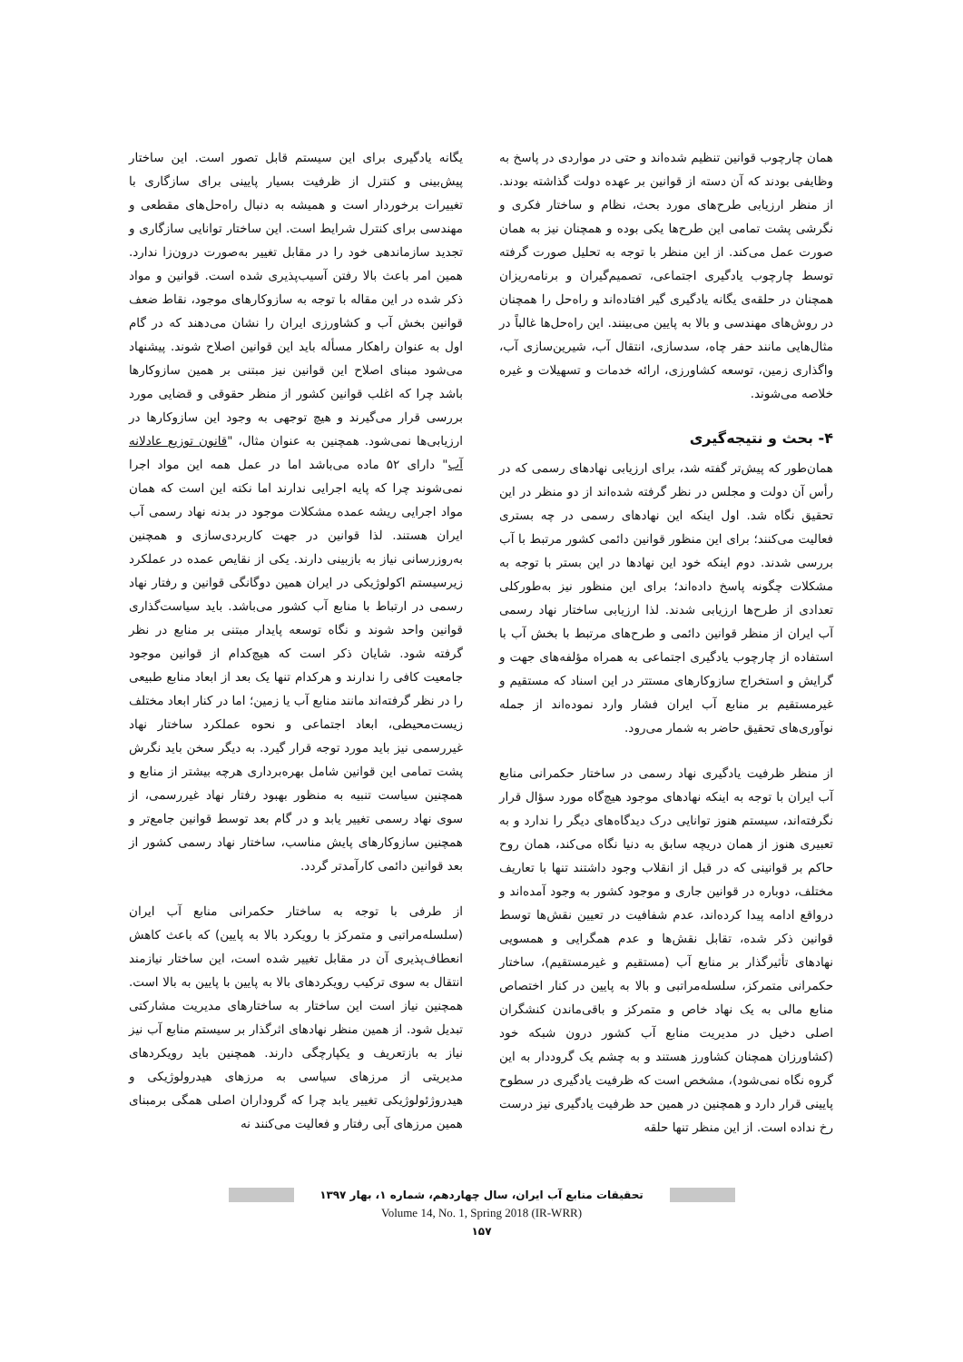همان چارچوب قوانین تنظیم شده‌اند و حتی در مواردی در پاسخ به وظایفی بودند که آن دسته از قوانین بر عهده دولت گذاشته بودند. از منظر ارزیابی طرح‌های مورد بحث، نظام و ساختار فکری و نگرشی پشت تمامی این طرح‌ها یکی بوده و همچنان نیز به همان صورت عمل می‌کند. از این منظر با توجه به تحلیل صورت گرفته توسط چارچوب یادگیری اجتماعی، تصمیم‌گیران و برنامه‌ریزان همچنان در حلقه‌ی یگانه یادگیری گیر افتاده‌اند و راه‌حل را همچنان در روش‌های مهندسی و بالا به پایین می‌بینند. این راه‌حل‌ها غالباً در مثال‌هایی مانند حفر چاه، سدسازی، انتقال آب، شیرین‌سازی آب، واگذاری زمین، توسعه کشاورزی، ارائه خدمات و تسهیلات و غیره خلاصه می‌شوند.
۴- بحث و نتیجه‌گیری
همان‌طور که پیش‌تر گفته شد، برای ارزیابی نهادهای رسمی که در رأس آن دولت و مجلس در نظر گرفته شده‌اند از دو منظر در این تحقیق نگاه شد. اول اینکه این نهادهای رسمی در چه بستری فعالیت می‌کنند؛ برای این منظور قوانین دائمی کشور مرتبط با آب بررسی شدند. دوم اینکه خود این نهادها در این بستر با توجه به مشکلات چگونه پاسخ داده‌اند؛ برای این منظور نیز به‌طورکلی تعدادی از طرح‌ها ارزیابی شدند. لذا ارزیابی ساختار نهاد رسمی آب ایران از منظر قوانین دائمی و طرح‌های مرتبط با بخش آب با استفاده از چارچوب یادگیری اجتماعی به همراه مؤلفه‌های جهت و گرایش و استخراج سازوکارهای مستتر در این اسناد که مستقیم و غیرمستقیم بر منابع آب ایران فشار وارد نموده‌اند از جمله نوآوری‌های تحقیق حاضر به شمار می‌رود.
از منظر ظرفیت یادگیری نهاد رسمی در ساختار حکمرانی منابع آب ایران با توجه به اینکه نهادهای موجود هیچ‌گاه مورد سؤال قرار نگرفته‌اند، سیستم هنوز توانایی درک دیدگاه‌های دیگر را ندارد و به تعبیری هنوز از همان دریچه سابق به دنیا نگاه می‌کند، همان روح حاکم بر قوانینی که در قبل از انقلاب وجود داشتند تنها با تعاریف مختلف، دوباره در قوانین جاری و موجود کشور به وجود آمده‌اند و درواقع ادامه پیدا کرده‌اند، عدم شفافیت در تعیین نقش‌ها توسط قوانین ذکر شده، تقابل نقش‌ها و عدم همگرایی و همسویی نهادهای تأثیرگذار بر منابع آب (مستقیم و غیرمستقیم)، ساختار حکمرانی متمرکز، سلسله‌مراتبی و بالا به پایین در کنار اختصاص منابع مالی به یک نهاد خاص و متمرکز و باقی‌ماندن کنشگران اصلی دخیل در مدیریت منابع آب کشور درون شبکه خود (کشاورزان همچنان کشاورز هستند و به چشم یک گروددار به این گروه نگاه نمی‌شود)، مشخص است که ظرفیت یادگیری در سطوح پایینی قرار دارد و همچنین در همین حد ظرفیت یادگیری نیز درست رخ نداده است. از این منظر تنها حلقه
یگانه یادگیری برای این سیستم قابل تصور است. این ساختار پیش‌بینی و کنترل از ظرفیت بسیار پایینی برای سازگاری با تغییرات برخوردار است و همیشه به دنبال راه‌حل‌های مقطعی و مهندسی برای کنترل شرایط است. این ساختار توانایی سازگاری و تجدید سازماندهی خود را در مقابل تغییر به‌صورت درون‌زا ندارد. همین امر باعث بالا رفتن آسیب‌پذیری شده است. قوانین و مواد ذکر شده در این مقاله با توجه به سازوکارهای موجود، نقاط ضعف قوانین بخش آب و کشاورزی ایران را نشان می‌دهند که در گام اول به عنوان راهکار مسأله باید این قوانین اصلاح شوند. پیشنهاد می‌شود مبنای اصلاح این قوانین نیز مبتنی بر همین سازوکارها باشد چرا که اغلب قوانین کشور از منظر حقوقی و قضایی مورد بررسی قرار می‌گیرند و هیچ توجهی به وجود این سازوکارها در ارزیابی‌ها نمی‌شود. همچنین به عنوان مثال، "قانون توزیع عادلانه آب" دارای ۵۲ ماده می‌باشد اما در عمل همه این مواد اجرا نمی‌شوند چرا که پایه اجرایی ندارند اما نکته این است که همان مواد اجرایی ریشه عمده مشکلات موجود در بدنه نهاد رسمی آب ایران هستند. لذا قوانین در جهت کاربردی‌سازی و همچنین به‌روزرسانی نیاز به بازبینی دارند. یکی از نقایص عمده در عملکرد زیرسیستم اکولوژیکی در ایران همین دوگانگی قوانین و رفتار نهاد رسمی در ارتباط با منابع آب کشور می‌باشد. باید سیاست‌گذاری قوانین واحد شوند و نگاه توسعه پایدار مبتنی بر منابع در نظر گرفته شود. شایان ذکر است که هیچ‌کدام از قوانین موجود جامعیت کافی را ندارند و هرکدام تنها یک بعد از ابعاد منابع طبیعی را در نظر گرفته‌اند مانند منابع آب یا زمین؛ اما در کنار ابعاد مختلف زیست‌محیطی، ابعاد اجتماعی و نحوه عملکرد ساختار نهاد غیررسمی نیز باید مورد توجه قرار گیرد. به دیگر سخن باید نگرش پشت تمامی این قوانین شامل بهره‌برداری هرچه بیشتر از منابع و همچنین سیاست تنبیه به منظور بهبود رفتار نهاد غیررسمی، از سوی نهاد رسمی تغییر یابد و در گام بعد توسط قوانین جامع‌تر و همچنین سازوکارهای پایش مناسب، ساختار نهاد رسمی کشور از بعد قوانین دائمی کارآمدتر گردد.
از طرفی با توجه به ساختار حکمرانی منابع آب ایران (سلسله‌مراتبی و متمرکز با رویکرد بالا به پایین) که باعث کاهش انعطاف‌پذیری آن در مقابل تغییر شده است، این ساختار نیازمند انتقال به سوی ترکیب رویکردهای بالا به پایین با پایین به بالا است. همچنین نیاز است این ساختار به ساختارهای مدیریت مشارکتی تبدیل شود. از همین منظر نهادهای اثرگذار بر سیستم منابع آب نیز نیاز به بازتعریف و یکپارچگی دارند. همچنین باید رویکردهای مدیریتی از مرزهای سیاسی به مرزهای هیدرولوژیکی و هیدروژئولوژیکی تغییر یابد چرا که گروداران اصلی همگی برمبنای همین مرزهای آبی رفتار و فعالیت می‌کنند نه
تحقیقات منابع آب ایران، سال چهاردهم، شماره ۱، بهار ۱۳۹۷
Volume 14, No. 1, Spring 2018 (IR-WRR)
۱۵۷